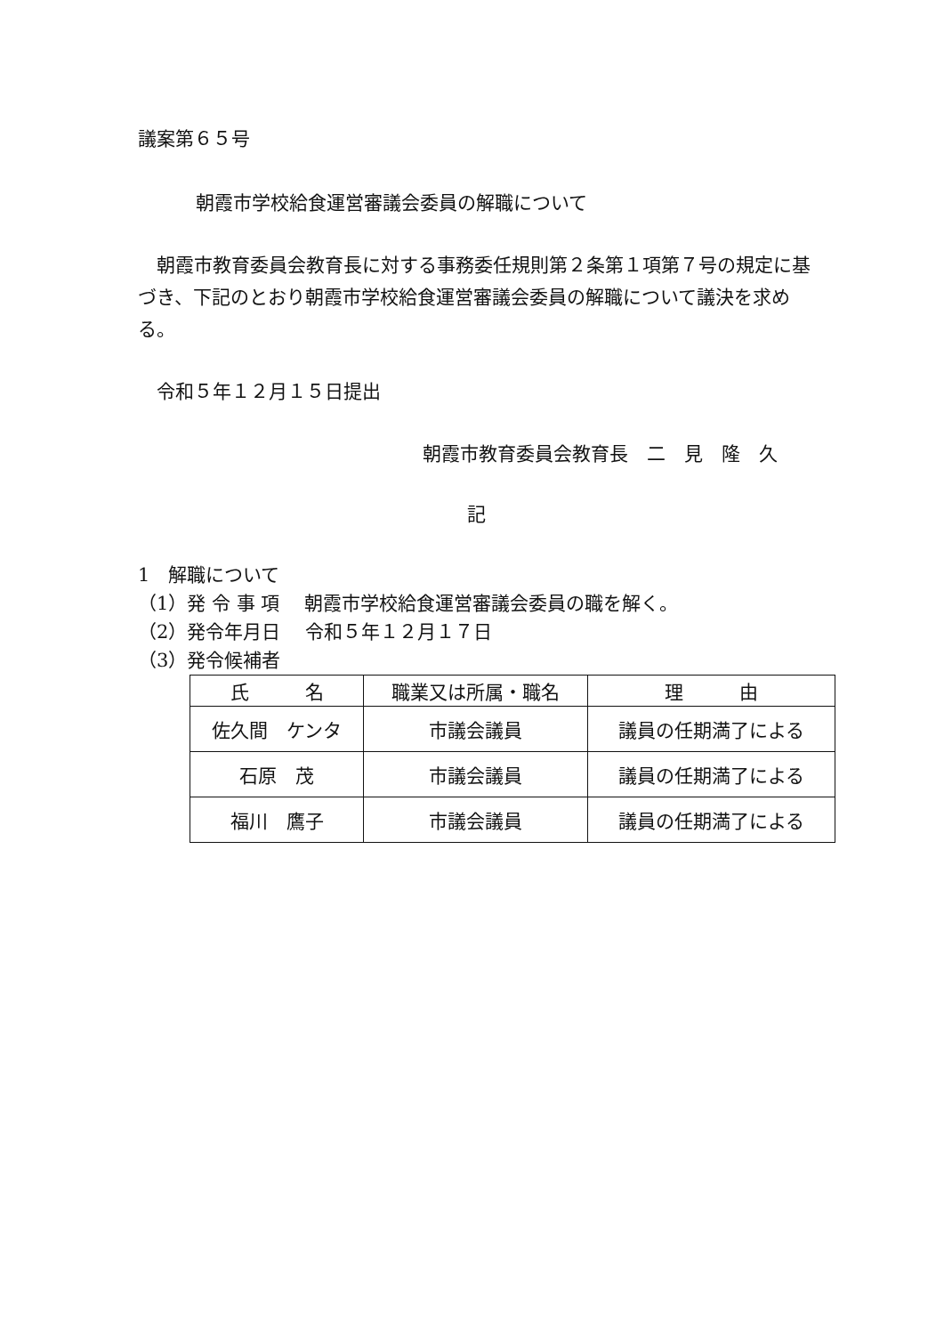議案第６５号
朝霞市学校給食運営審議会委員の解職について
朝霞市教育委員会教育長に対する事務委任規則第２条第１項第７号の規定に基づき、下記のとおり朝霞市学校給食運営審議会委員の解職について議決を求める。
令和５年１２月１５日提出
朝霞市教育委員会教育長　二　見　隆　久
記
1　解職について
（1）発 令 事 項　 朝霞市学校給食運営審議会委員の職を解く。
（2）発令年月日　 令和５年１２月１７日
（3）発令候補者
| 氏 名 | 職業又は所属・職名 | 理 由 |
| --- | --- | --- |
| 佐久間 ケンタ | 市議会議員 | 議員の任期満了による |
| 石原 茂 | 市議会議員 | 議員の任期満了による |
| 福川 鷹子 | 市議会議員 | 議員の任期満了による |